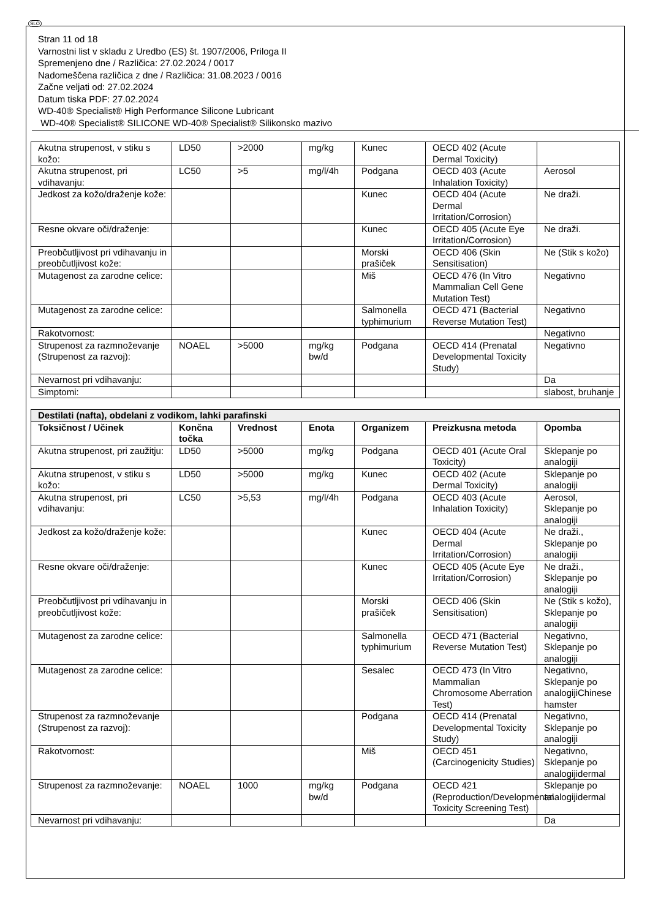SLO
Stran 11 od 18
Varnostni list v skladu z Uredbo (ES) št. 1907/2006, Priloga II
Spremenjeno dne / Različica: 27.02.2024 / 0017
Nadomeščena različica z dne / Različica: 31.08.2023 / 0016
Začne veljati od: 27.02.2024
Datum tiska PDF: 27.02.2024
WD-40® Specialist® High Performance Silicone Lubricant
WD-40® Specialist® SILICONE WD-40® Specialist® Silikonsko mazivo
| Akutna strupenost, v stiku s kožo: | LD50 | >2000 | mg/kg | Kunec | OECD 402 (Acute Dermal Toxicity) | |
| Akutna strupenost, pri vdihavanju: | LC50 | >5 | mg/l/4h | Podgana | OECD 403 (Acute Inhalation Toxicity) | Aerosol |
| Jedkost za kožo/draženje kože: | | | | Kunec | OECD 404 (Acute Dermal Irritation/Corrosion) | Ne draži. |
| Resne okvare oči/draženje: | | | | Kunec | OECD 405 (Acute Eye Irritation/Corrosion) | Ne draži. |
| Preobčutljivost pri vdihavanju in preobčutljivost kože: | | | | Morski prašiček | OECD 406 (Skin Sensitisation) | Ne (Stik s kožo) |
| Mutagenost za zarodne celice: | | | | Miš | OECD 476 (In Vitro Mammalian Cell Gene Mutation Test) | Negativno |
| Mutagenost za zarodne celice: | | | | Salmonella typhimurium | OECD 471 (Bacterial Reverse Mutation Test) | Negativno |
| Rakotvornost: | | | | | | Negativno |
| Strupenost za razmnoževanje (Strupenost za razvoj): | NOAEL | >5000 | mg/kg bw/d | Podgana | OECD 414 (Prenatal Developmental Toxicity Study) | Negativno |
| Nevarnost pri vdihavanju: | | | | | | Da |
| Simptomi: | | | | | | slabost, bruhanje |
| Destilati (nafta), obdelani z vodikom, lahki parafinski | | | | | | |
| --- | --- | --- | --- | --- | --- | --- |
| Toksičnost / Učinek | Končna točka | Vrednost | Enota | Organizem | Preizkusna metoda | Opomba |
| Akutna strupenost, pri zaužitju: | LD50 | >5000 | mg/kg | Podgana | OECD 401 (Acute Oral Toxicity) | Sklepanje po analogiji |
| Akutna strupenost, v stiku s kožo: | LD50 | >5000 | mg/kg | Kunec | OECD 402 (Acute Dermal Toxicity) | Sklepanje po analogiji |
| Akutna strupenost, pri vdihavanju: | LC50 | >5,53 | mg/l/4h | Podgana | OECD 403 (Acute Inhalation Toxicity) | Aerosol, Sklepanje po analogiji |
| Jedkost za kožo/draženje kože: | | | | Kunec | OECD 404 (Acute Dermal Irritation/Corrosion) | Ne draži., Sklepanje po analogiji |
| Resne okvare oči/draženje: | | | | Kunec | OECD 405 (Acute Eye Irritation/Corrosion) | Ne draži., Sklepanje po analogiji |
| Preobčutljivost pri vdihavanju in preobčutljivost kože: | | | | Morski prašiček | OECD 406 (Skin Sensitisation) | Ne (Stik s kožo), Sklepanje po analogiji |
| Mutagenost za zarodne celice: | | | | Salmonella typhimurium | OECD 471 (Bacterial Reverse Mutation Test) | Negativno, Sklepanje po analogiji |
| Mutagenost za zarodne celice: | | | | Sesalec | OECD 473 (In Vitro Mammalian Chromosome Aberration Test) | Negativno, Sklepanje po analogijiChinese hamster |
| Strupenost za razmnoževanje (Strupenost za razvoj): | | | | Podgana | OECD 414 (Prenatal Developmental Toxicity Study) | Negativno, Sklepanje po analogiji |
| Rakotvornost: | | | | Miš | OECD 451 (Carcinogenicity Studies) | Negativno, Sklepanje po analogijidermal |
| Strupenost za razmnoževanje: | NOAEL | 1000 | mg/kg bw/d | Podgana | OECD 421 (Reproduction/Developmental Toxicity Screening Test) | Sklepanje po analogijidermal |
| Nevarnost pri vdihavanju: | | | | | | Da |